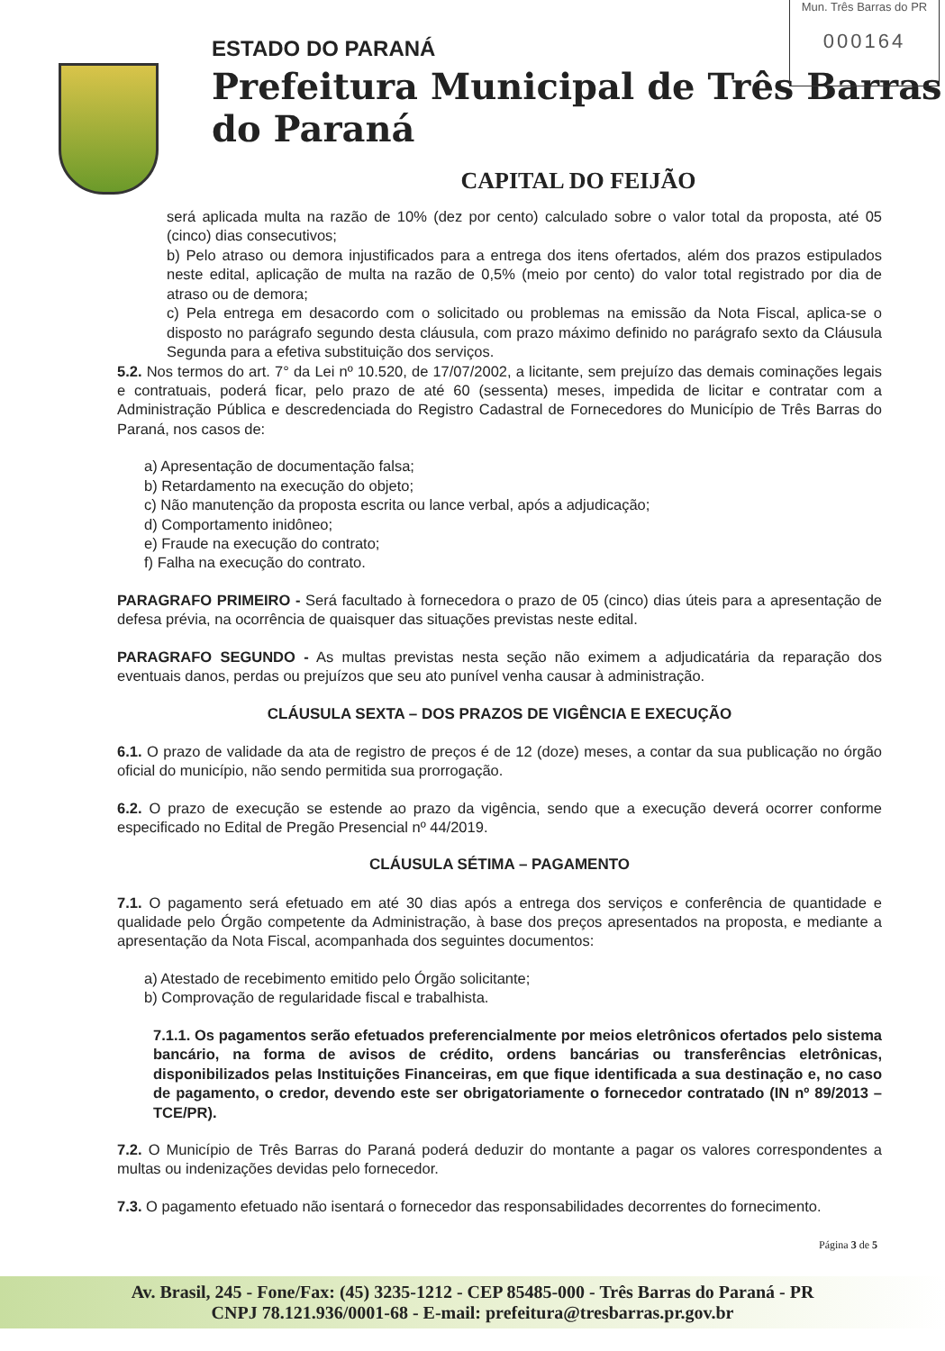Mun. Três Barras do PR
000164
ESTADO DO PARANÁ
Prefeitura Municipal de Três Barras do Paraná
CAPITAL DO FEIJÃO
será aplicada multa na razão de 10% (dez por cento) calculado sobre o valor total da proposta, até 05 (cinco) dias consecutivos;
b) Pelo atraso ou demora injustificados para a entrega dos itens ofertados, além dos prazos estipulados neste edital, aplicação de multa na razão de 0,5% (meio por cento) do valor total registrado por dia de atraso ou de demora;
c) Pela entrega em desacordo com o solicitado ou problemas na emissão da Nota Fiscal, aplica-se o disposto no parágrafo segundo desta cláusula, com prazo máximo definido no parágrafo sexto da Cláusula Segunda para a efetiva substituição dos serviços.
5.2. Nos termos do art. 7° da Lei nº 10.520, de 17/07/2002, a licitante, sem prejuízo das demais cominações legais e contratuais, poderá ficar, pelo prazo de até 60 (sessenta) meses, impedida de licitar e contratar com a Administração Pública e descredenciada do Registro Cadastral de Fornecedores do Município de Três Barras do Paraná, nos casos de:
a) Apresentação de documentação falsa;
b) Retardamento na execução do objeto;
c) Não manutenção da proposta escrita ou lance verbal, após a adjudicação;
d) Comportamento inidôneo;
e) Fraude na execução do contrato;
f) Falha na execução do contrato.
PARAGRAFO PRIMEIRO - Será facultado à fornecedora o prazo de 05 (cinco) dias úteis para a apresentação de defesa prévia, na ocorrência de quaisquer das situações previstas neste edital.
PARAGRAFO SEGUNDO - As multas previstas nesta seção não eximem a adjudicatária da reparação dos eventuais danos, perdas ou prejuízos que seu ato punível venha causar à administração.
CLÁUSULA SEXTA – DOS PRAZOS DE VIGÊNCIA E EXECUÇÃO
6.1. O prazo de validade da ata de registro de preços é de 12 (doze) meses, a contar da sua publicação no órgão oficial do município, não sendo permitida sua prorrogação.
6.2. O prazo de execução se estende ao prazo da vigência, sendo que a execução deverá ocorrer conforme especificado no Edital de Pregão Presencial nº 44/2019.
CLÁUSULA SÉTIMA – PAGAMENTO
7.1. O pagamento será efetuado em até 30 dias após a entrega dos serviços e conferência de quantidade e qualidade pelo Órgão competente da Administração, à base dos preços apresentados na proposta, e mediante a apresentação da Nota Fiscal, acompanhada dos seguintes documentos:
a) Atestado de recebimento emitido pelo Órgão solicitante;
b) Comprovação de regularidade fiscal e trabalhista.
7.1.1. Os pagamentos serão efetuados preferencialmente por meios eletrônicos ofertados pelo sistema bancário, na forma de avisos de crédito, ordens bancárias ou transferências eletrônicas, disponibilizados pelas Instituições Financeiras, em que fique identificada a sua destinação e, no caso de pagamento, o credor, devendo este ser obrigatoriamente o fornecedor contratado (IN nº 89/2013 – TCE/PR).
7.2. O Município de Três Barras do Paraná poderá deduzir do montante a pagar os valores correspondentes a multas ou indenizações devidas pelo fornecedor.
7.3. O pagamento efetuado não isentará o fornecedor das responsabilidades decorrentes do fornecimento.
Página 3 de 5
Av. Brasil, 245 - Fone/Fax: (45) 3235-1212 - CEP 85485-000 - Três Barras do Paraná - PR
CNPJ 78.121.936/0001-68 - E-mail: prefeitura@tresbarras.pr.gov.br